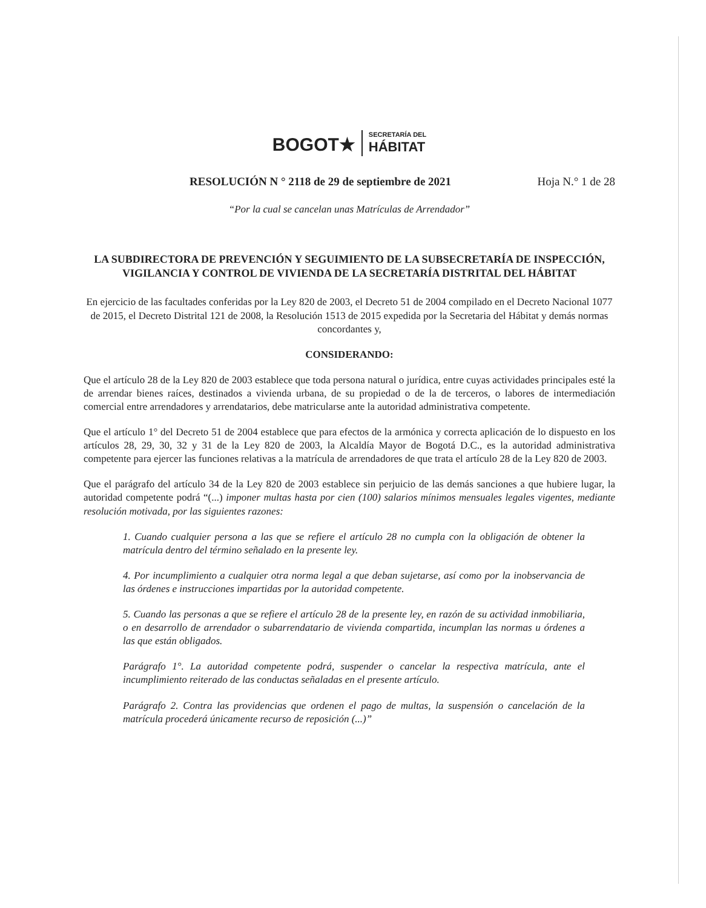BOGOT★
SECRETARÍA DEL
HÁBITAT
RESOLUCIÓN N ° 2118 de 29 de septiembre de 2021 Hoja N.° 1 de 28
“Por la cual se cancelan unas Matrículas de Arrendador”
LA SUBDIRECTORA DE PREVENCIÓN Y SEGUIMIENTO DE LA SUBSECRETARÍA DE INSPECCIÓN, VIGILANCIA Y CONTROL DE VIVIENDA DE LA SECRETARÍA DISTRITAL DEL HÁBITAT
En ejercicio de las facultades conferidas por la Ley 820 de 2003, el Decreto 51 de 2004 compilado en el Decreto Nacional 1077 de 2015, el Decreto Distrital 121 de 2008, la Resolución 1513 de 2015 expedida por la Secretaria del Hábitat y demás normas concordantes y,
CONSIDERANDO:
Que el artículo 28 de la Ley 820 de 2003 establece que toda persona natural o jurídica, entre cuyas actividades principales esté la de arrendar bienes raíces, destinados a vivienda urbana, de su propiedad o de la de terceros, o labores de intermediación comercial entre arrendadores y arrendatarios, debe matricularse ante la autoridad administrativa competente.
Que el artículo 1° del Decreto 51 de 2004 establece que para efectos de la armónica y correcta aplicación de lo dispuesto en los artículos 28, 29, 30, 32 y 31 de la Ley 820 de 2003, la Alcaldía Mayor de Bogotá D.C., es la autoridad administrativa competente para ejercer las funciones relativas a la matrícula de arrendadores de que trata el artículo 28 de la Ley 820 de 2003.
Que el parágrafo del artículo 34 de la Ley 820 de 2003 establece sin perjuicio de las demás sanciones a que hubiere lugar, la autoridad competente podrá “(...) imponer multas hasta por cien (100) salarios mínimos mensuales legales vigentes, mediante resolución motivada, por las siguientes razones:
1. Cuando cualquier persona a las que se refiere el artículo 28 no cumpla con la obligación de obtener la matrícula dentro del término señalado en la presente ley.
4. Por incumplimiento a cualquier otra norma legal a que deban sujetarse, así como por la inobservancia de las órdenes e instrucciones impartidas por la autoridad competente.
5. Cuando las personas a que se refiere el artículo 28 de la presente ley, en razón de su actividad inmobiliaria, o en desarrollo de arrendador o subarrendatario de vivienda compartida, incumplan las normas u órdenes a las que están obligados.
Parágrafo 1°. La autoridad competente podrá, suspender o cancelar la respectiva matrícula, ante el incumplimiento reiterado de las conductas señaladas en el presente artículo.
Parágrafo 2. Contra las providencias que ordenen el pago de multas, la suspensión o cancelación de la matrícula procederá únicamente recurso de reposición (...)”